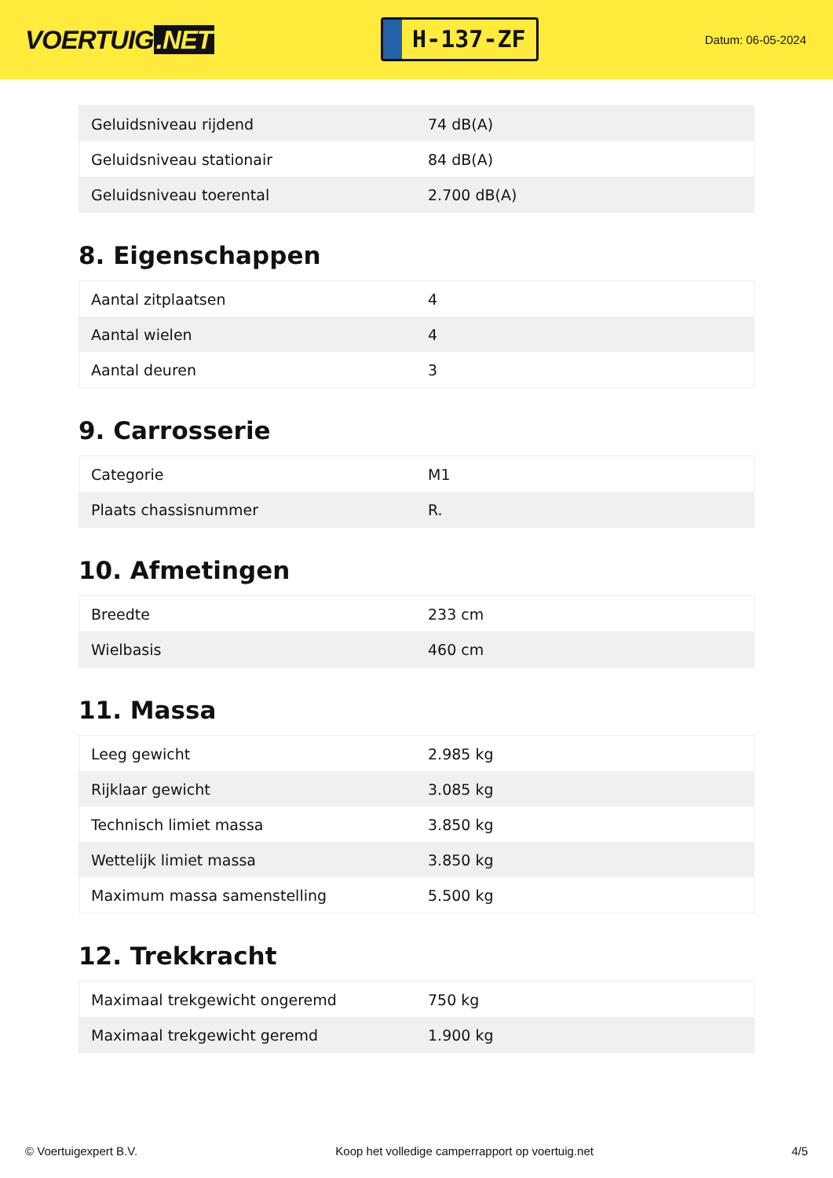VOERTUIG.NET
H-137-ZF
Datum: 06-05-2024
| Geluidsniveau rijdend | 74 dB(A) |
| Geluidsniveau stationair | 84 dB(A) |
| Geluidsniveau toerental | 2.700 dB(A) |
8. Eigenschappen
| Aantal zitplaatsen | 4 |
| Aantal wielen | 4 |
| Aantal deuren | 3 |
9. Carrosserie
| Categorie | M1 |
| Plaats chassisnummer | R. |
10. Afmetingen
| Breedte | 233 cm |
| Wielbasis | 460 cm |
11. Massa
| Leeg gewicht | 2.985 kg |
| Rijklaar gewicht | 3.085 kg |
| Technisch limiet massa | 3.850 kg |
| Wettelijk limiet massa | 3.850 kg |
| Maximum massa samenstelling | 5.500 kg |
12. Trekkracht
| Maximaal trekgewicht ongeremd | 750 kg |
| Maximaal trekgewicht geremd | 1.900 kg |
© Voertuigexpert B.V. Koop het volledige camperrapport op voertuig.net 4/5